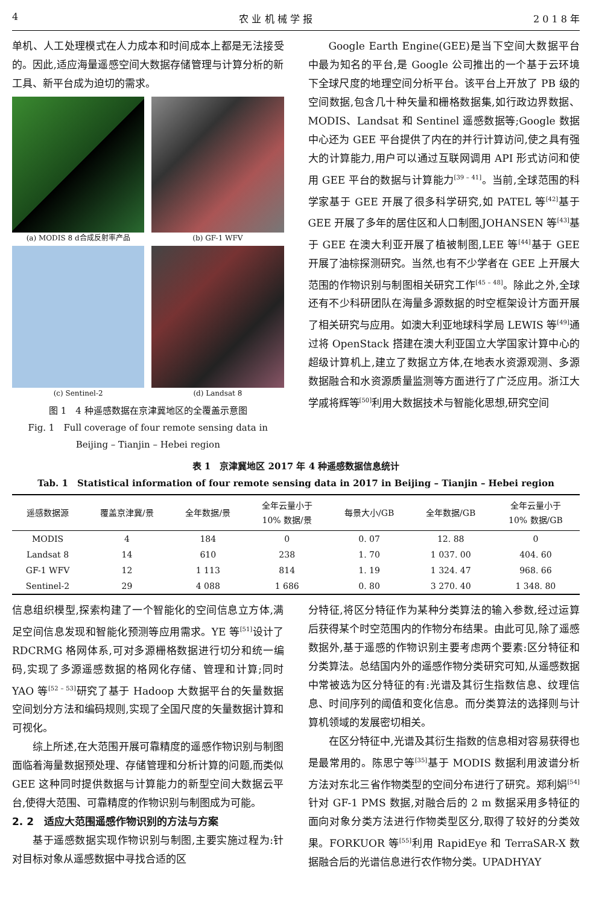4 农 业 机 械 学 报 2 0 1 8 年
单机、人工处理模式在人力成本和时间成本上都是无法接受的。因此,适应海量遥感空间大数据存储管理与计算分析的新工具、新平台成为迫切的需求。
(a) MODIS 8 d合成反射率产品
(b) GF-1 WFV
(c) Sentinel-2
(d) Landsat 8
图 1　4 种遥感数据在京津冀地区的全覆盖示意图
Fig. 1　Full coverage of four remote sensing data in
Beijing – Tianjin – Hebei region
Google Earth Engine(GEE)是当下空间大数据平台中最为知名的平台,是 Google 公司推出的一个基于云环境下全球尺度的地理空间分析平台。该平台上开放了 PB 级的空间数据,包含几十种矢量和栅格数据集,如行政边界数据、MODIS、Landsat 和 Sentinel 遥感数据等;Google 数据中心还为 GEE 平台提供了内在的并行计算访问,使之具有强大的计算能力,用户可以通过互联网调用 API 形式访问和使用 GEE 平台的数据与计算能力<sup>[39 – 41]</sup>。当前,全球范围的科学家基于 GEE 开展了很多科学研究,如 PATEL 等<sup>[42]</sup>基于 GEE 开展了多年的居住区和人口制图,JOHANSEN 等<sup>[43]</sup>基于 GEE 在澳大利亚开展了植被制图,LEE 等<sup>[44]</sup>基于 GEE 开展了油棕探测研究。当然,也有不少学者在 GEE 上开展大范围的作物识别与制图相关研究工作<sup>[45 – 48]</sup>。除此之外,全球还有不少科研团队在海量多源数据的时空框架设计方面开展了相关研究与应用。如澳大利亚地球科学局 LEWIS 等<sup>[49]</sup>通过将 OpenStack 搭建在澳大利亚国立大学国家计算中心的超级计算机上,建立了数据立方体,在地表水资源观测、多源数据融合和水资源质量监测等方面进行了广泛应用。浙江大学戚将辉等<sup>[50]</sup>利用大数据技术与智能化思想,研究空间
表 1　京津冀地区 2017 年 4 种遥感数据信息统计
Tab. 1　Statistical information of four remote sensing data in 2017 in Beijing – Tianjin – Hebei region
| 遥感数据源 | 覆盖京津冀/景 | 全年数据/景 | 全年云量小于 10% 数据/景 | 每景大小/GB | 全年数据/GB | 全年云量小于 10% 数据/GB |
| --- | --- | --- | --- | --- | --- | --- |
| MODIS | 4 | 184 | 0 | 0. 07 | 12. 88 | 0 |
| Landsat 8 | 14 | 610 | 238 | 1. 70 | 1 037. 00 | 404. 60 |
| GF-1 WFV | 12 | 1 113 | 814 | 1. 19 | 1 324. 47 | 968. 66 |
| Sentinel-2 | 29 | 4 088 | 1 686 | 0. 80 | 3 270. 40 | 1 348. 80 |
信息组织模型,探索构建了一个智能化的空间信息立方体,满足空间信息发现和智能化预测等应用需求。YE 等<sup>[51]</sup>设计了 RDCRMG 格网体系,可对多源栅格数据进行切分和统一编码,实现了多源遥感数据的格网化存储、管理和计算;同时 YAO 等<sup>[52 – 53]</sup>研究了基于 Hadoop 大数据平台的矢量数据空间划分方法和编码规则,实现了全国尺度的矢量数据计算和可视化。
综上所述,在大范围开展可靠精度的遥感作物识别与制图面临着海量数据预处理、存储管理和分析计算的问题,而类似 GEE 这种同时提供数据与计算能力的新型空间大数据云平台,使得大范围、可靠精度的作物识别与制图成为可能。
2. 2　适应大范围遥感作物识别的方法与方案
基于遥感数据实现作物识别与制图,主要实施过程为:针对目标对象从遥感数据中寻找合适的区
分特征,将区分特征作为某种分类算法的输入参数,经过运算后获得某个时空范围内的作物分布结果。由此可见,除了遥感数据外,基于遥感的作物识别主要考虑两个要素:区分特征和分类算法。总结国内外的遥感作物分类研究可知,从遥感数据中常被选为区分特征的有:光谱及其衍生指数信息、纹理信息、时间序列的阈值和变化信息。而分类算法的选择则与计算机领域的发展密切相关。
在区分特征中,光谱及其衍生指数的信息相对容易获得也是最常用的。陈思宁等<sup>[35]</sup>基于 MODIS 数据利用波谱分析方法对东北三省作物类型的空间分布进行了研究。郑利娟<sup>[54]</sup>针对 GF-1 PMS 数据,对融合后的 2 m 数据采用多特征的面向对象分类方法进行作物类型区分,取得了较好的分类效果。FORKUOR 等<sup>[55]</sup>利用 RapidEye 和 TerraSAR-X 数据融合后的光谱信息进行农作物分类。UPADHYAY